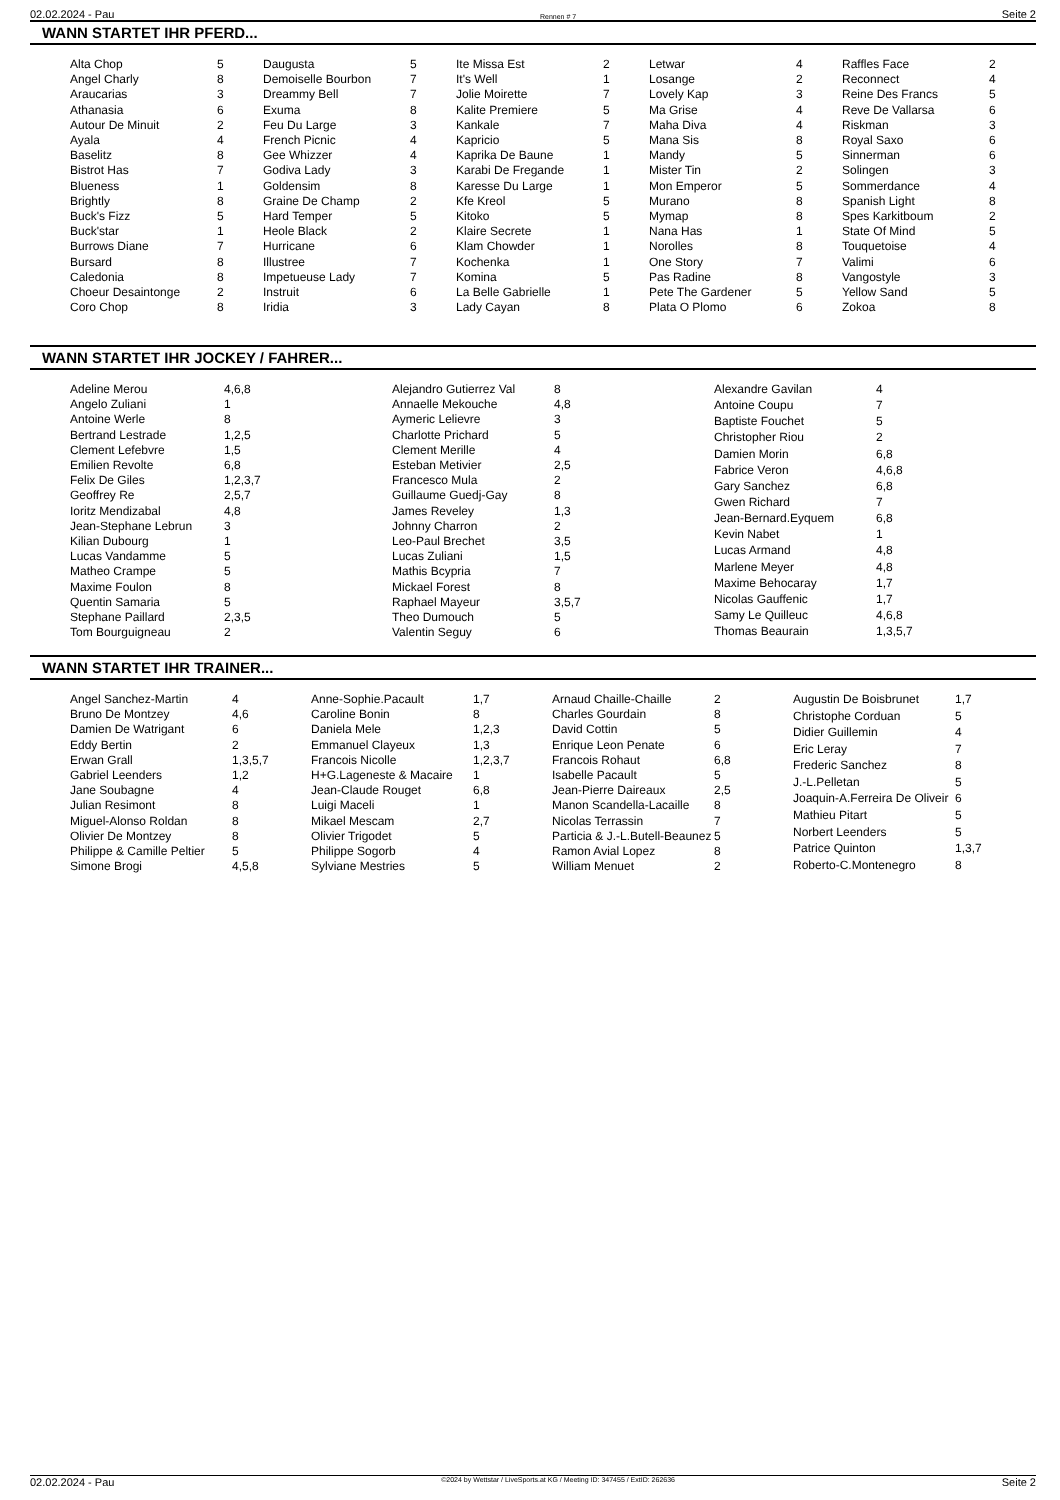02.02.2024 - Pau Rennen # 7 Seite 2
WANN STARTET IHR PFERD...
| Alta Chop | 5 |
| Angel Charly | 8 |
| Araucarias | 3 |
| Athanasia | 6 |
| Autour De Minuit | 2 |
| Ayala | 4 |
| Baselitz | 8 |
| Bistrot Has | 7 |
| Blueness | 1 |
| Brightly | 8 |
| Buck's Fizz | 5 |
| Buck'star | 1 |
| Burrows Diane | 7 |
| Bursard | 8 |
| Caledonia | 8 |
| Choeur Desaintonge | 2 |
| Coro Chop | 8 |
| Daugusta | 5 |
| Demoiselle Bourbon | 7 |
| Dreammy Bell | 7 |
| Exuma | 8 |
| Feu Du Large | 3 |
| French Picnic | 4 |
| Gee Whizzer | 4 |
| Godiva Lady | 3 |
| Goldensim | 8 |
| Graine De Champ | 2 |
| Hard Temper | 5 |
| Heole Black | 2 |
| Hurricane | 6 |
| Illustree | 7 |
| Impetueuse Lady | 7 |
| Instruit | 6 |
| Iridia | 3 |
| Ite Missa Est | 2 |
| It's Well | 1 |
| Jolie Moirette | 7 |
| Kalite Premiere | 5 |
| Kankale | 7 |
| Kapricio | 5 |
| Kaprika De Baune | 1 |
| Karabi De Fregande | 1 |
| Karesse Du Large | 1 |
| Kfe Kreol | 5 |
| Kitoko | 5 |
| Klaire Secrete | 1 |
| Klam Chowder | 1 |
| Kochenka | 1 |
| Komina | 5 |
| La Belle Gabrielle | 1 |
| Lady Cayan | 8 |
| Letwar | 4 |
| Losange | 2 |
| Lovely Kap | 3 |
| Ma Grise | 4 |
| Maha Diva | 4 |
| Mana Sis | 8 |
| Mandy | 5 |
| Mister Tin | 2 |
| Mon Emperor | 5 |
| Murano | 8 |
| Mymap | 8 |
| Nana Has | 1 |
| Norolles | 8 |
| One Story | 7 |
| Pas Radine | 8 |
| Pete The Gardener | 5 |
| Plata O Plomo | 6 |
| Raffles Face | 2 |
| Reconnect | 4 |
| Reine Des Francs | 5 |
| Reve De Vallarsa | 6 |
| Riskman | 3 |
| Royal Saxo | 6 |
| Sinnerman | 6 |
| Solingen | 3 |
| Sommerdance | 4 |
| Spanish Light | 8 |
| Spes Karkitboum | 2 |
| State Of Mind | 5 |
| Touquetoise | 4 |
| Valimi | 6 |
| Vangostyle | 3 |
| Yellow Sand | 5 |
| Zokoa | 8 |
WANN STARTET IHR JOCKEY / FAHRER...
| Adeline Merou | 4,6,8 |
| Angelo Zuliani | 1 |
| Antoine Werle | 8 |
| Bertrand Lestrade | 1,2,5 |
| Clement Lefebvre | 1,5 |
| Emilien Revolte | 6,8 |
| Felix De Giles | 1,2,3,7 |
| Geoffrey Re | 2,5,7 |
| Ioritz Mendizabal | 4,8 |
| Jean-Stephane Lebrun | 3 |
| Kilian Dubourg | 1 |
| Lucas Vandamme | 5 |
| Matheo Crampe | 5 |
| Maxime Foulon | 8 |
| Quentin Samaria | 5 |
| Stephane Paillard | 2,3,5 |
| Tom Bourguigneau | 2 |
| Alejandro Gutierrez Val | 8 |
| Annaelle Mekouche | 4,8 |
| Aymeric Lelievre | 3 |
| Charlotte Prichard | 5 |
| Clement Merille | 4 |
| Esteban Metivier | 2,5 |
| Francesco Mula | 2 |
| Guillaume Guedj-Gay | 8 |
| James Reveley | 1,3 |
| Johnny Charron | 2 |
| Leo-Paul Brechet | 3,5 |
| Lucas Zuliani | 1,5 |
| Mathis Bcypria | 7 |
| Mickael Forest | 8 |
| Raphael Mayeur | 3,5,7 |
| Theo Dumouch | 5 |
| Valentin Seguy | 6 |
| Alexandre Gavilan | 4 |
| Antoine Coupu | 7 |
| Baptiste Fouchet | 5 |
| Christopher Riou | 2 |
| Damien Morin | 6,8 |
| Fabrice Veron | 4,6,8 |
| Gary Sanchez | 6,8 |
| Gwen Richard | 7 |
| Jean-Bernard.Eyquem | 6,8 |
| Kevin Nabet | 1 |
| Lucas Armand | 4,8 |
| Marlene Meyer | 4,8 |
| Maxime Behocaray | 1,7 |
| Nicolas Gauffenic | 1,7 |
| Samy Le Quilleuc | 4,6,8 |
| Thomas Beaurain | 1,3,5,7 |
WANN STARTET IHR TRAINER...
| Angel Sanchez-Martin | 4 |
| Bruno De Montzey | 4,6 |
| Damien De Watrigant | 6 |
| Eddy Bertin | 2 |
| Erwan Grall | 1,3,5,7 |
| Gabriel Leenders | 1,2 |
| Jane Soubagne | 4 |
| Julian Resimont | 8 |
| Miguel-Alonso Roldan | 8 |
| Olivier De Montzey | 8 |
| Philippe & Camille Peltier | 5 |
| Simone Brogi | 4,5,8 |
| Anne-Sophie.Pacault | 1,7 |
| Caroline Bonin | 8 |
| Daniela Mele | 1,2,3 |
| Emmanuel Clayeux | 1,3 |
| Francois Nicolle | 1,2,3,7 |
| H+G.Lageneste & Macaire | 1 |
| Jean-Claude Rouget | 6,8 |
| Luigi Maceli | 1 |
| Mikael Mescam | 2,7 |
| Olivier Trigodet | 5 |
| Philippe Sogorb | 4 |
| Sylviane Mestries | 5 |
| Arnaud Chaille-Chaille | 2 |
| Charles Gourdain | 8 |
| David Cottin | 5 |
| Enrique Leon Penate | 6 |
| Francois Rohaut | 6,8 |
| Isabelle Pacault | 5 |
| Jean-Pierre Daireaux | 2,5 |
| Manon Scandella-Lacaille | 8 |
| Nicolas Terrassin | 7 |
| Particia & J.-L.Butell-Beaunez | 5 |
| Ramon Avial Lopez | 8 |
| William Menuet | 2 |
| Augustin De Boisbrunet | 1,7 |
| Christophe Corduan | 5 |
| Didier Guillemin | 4 |
| Eric Leray | 7 |
| Frederic Sanchez | 8 |
| J.-L.Pelletan | 5 |
| Joaquin-A.Ferreira De Oliveir | 6 |
| Mathieu Pitart | 5 |
| Norbert Leenders | 5 |
| Patrice Quinton | 1,3,7 |
| Roberto-C.Montenegro | 8 |
02.02.2024 - Pau ©2024 by Wettstar / LiveSports.at KG / Meeting ID: 347455 / ExtID: 262636 Seite 2